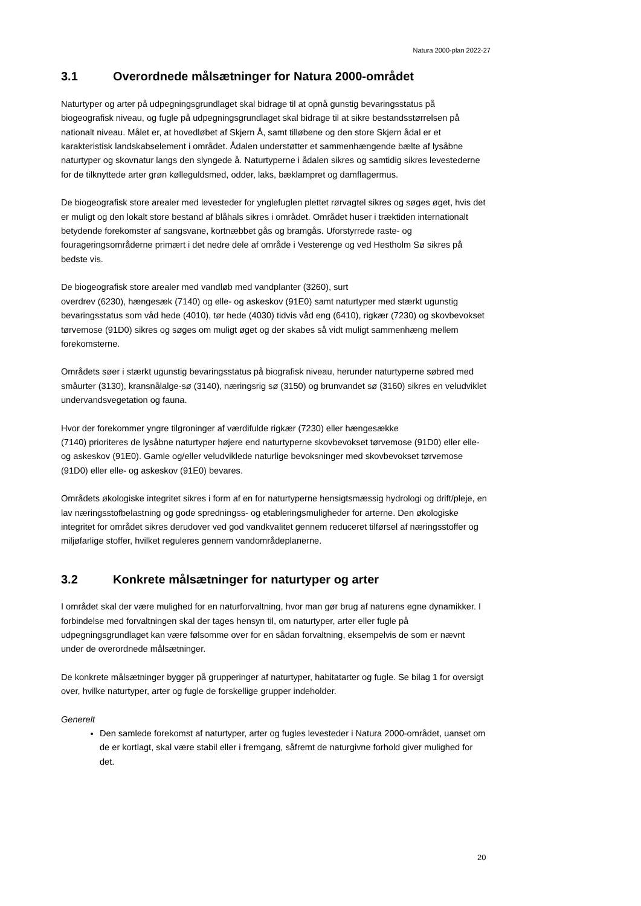Natura 2000-plan 2022-27
3.1 Overordnede målsætninger for Natura 2000-området
Naturtyper og arter på udpegningsgrundlaget skal bidrage til at opnå gunstig bevaringsstatus på biogeografisk niveau, og fugle på udpegningsgrundlaget skal bidrage til at sikre bestandsstørrelsen på nationalt niveau. Målet er, at hovedløbet af Skjern Å, samt tilløbene og den store Skjern ådal er et karakteristisk landskabselement i området. Ådalen understøtter et sammenhængende bælte af lysåbne naturtyper og skovnatur langs den slyngede å. Naturtyperne i ådalen sikres og samtidig sikres levestederne for de tilknyttede arter grøn kølleguldsmed, odder, laks, bæklampret og damflagermus.
De biogeografisk store arealer med levesteder for ynglefuglen plettet rørvagtel sikres og søges øget, hvis det er muligt og den lokalt store bestand af blåhals sikres i området. Området huser i træktiden internationalt betydende forekomster af sangsvane, kortnæbbet gås og bramgås. Uforstyrrede raste- og fourageringsområderne primært i det nedre dele af område i Vesterenge og ved Hestholm Sø sikres på bedste vis.
De biogeografisk store arealer med vandløb med vandplanter (3260), surt
overdrev (6230), hængesæk (7140) og elle- og askeskov (91E0) samt naturtyper med stærkt ugunstig bevaringsstatus som våd hede (4010), tør hede (4030) tidvis våd eng (6410), rigkær (7230) og skovbevokset tørvemose (91D0) sikres og søges om muligt øget og der skabes så vidt muligt sammenhæng mellem forekomsterne.
Områdets søer i stærkt ugunstig bevaringsstatus på biografisk niveau, herunder naturtyperne søbred med småurter (3130), kransnålalge-sø (3140), næringsrig sø (3150) og brunvandet sø (3160) sikres en veludviklet undervandsvegetation og fauna.
Hvor der forekommer yngre tilgroninger af værdifulde rigkær (7230) eller hængesække
(7140) prioriteres de lysåbne naturtyper højere end naturtyperne skovbevokset tørvemose (91D0) eller elle- og askeskov (91E0). Gamle og/eller veludviklede naturlige bevoksninger med skovbevokset tørvemose (91D0) eller elle- og askeskov (91E0) bevares.
Områdets økologiske integritet sikres i form af en for naturtyperne hensigtsmæssig hydrologi og drift/pleje, en lav næringsstofbelastning og gode spredningss- og etableringsmuligheder for arterne. Den økologiske integritet for området sikres derudover ved god vandkvalitet gennem reduceret tilførsel af næringsstoffer og miljøfarlige stoffer, hvilket reguleres gennem vandområdeplanerne.
3.2 Konkrete målsætninger for naturtyper og arter
I området skal der være mulighed for en naturforvaltning, hvor man gør brug af naturens egne dynamikker. I forbindelse med forvaltningen skal der tages hensyn til, om naturtyper, arter eller fugle på udpegningsgrundlaget kan være følsomme over for en sådan forvaltning, eksempelvis de som er nævnt under de overordnede målsætninger.
De konkrete målsætninger bygger på grupperinger af naturtyper, habitatarter og fugle. Se bilag 1 for oversigt over, hvilke naturtyper, arter og fugle de forskellige grupper indeholder.
Generelt
Den samlede forekomst af naturtyper, arter og fugles levesteder i Natura 2000-området, uanset om de er kortlagt, skal være stabil eller i fremgang, såfremt de naturgivne forhold giver mulighed for det.
20